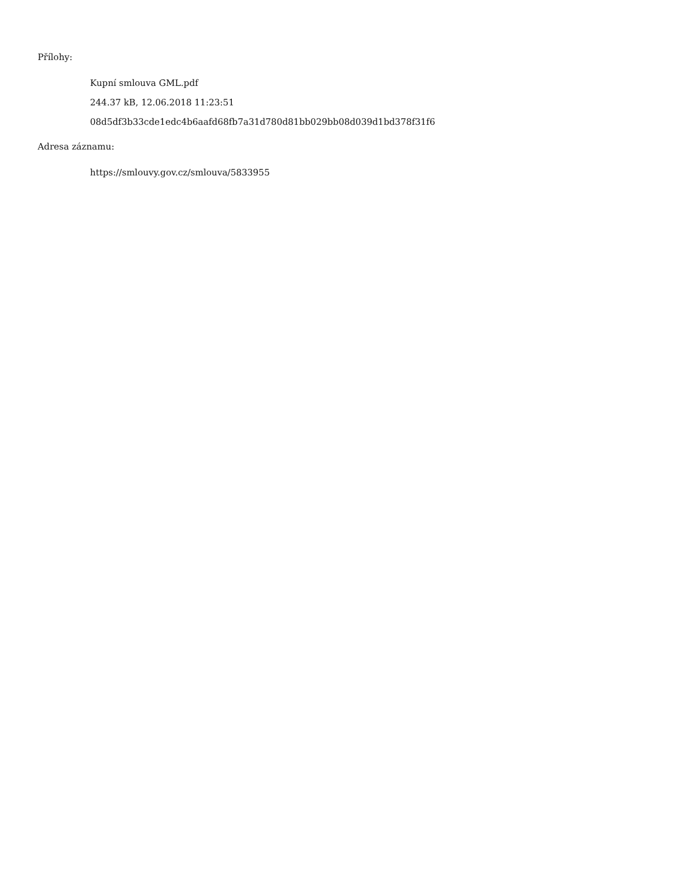Přílohy:
Kupní smlouva GML.pdf
244.37 kB, 12.06.2018 11:23:51
08d5df3b33cde1edc4b6aafd68fb7a31d780d81bb029bb08d039d1bd378f31f6
Adresa záznamu:
https://smlouvy.gov.cz/smlouva/5833955